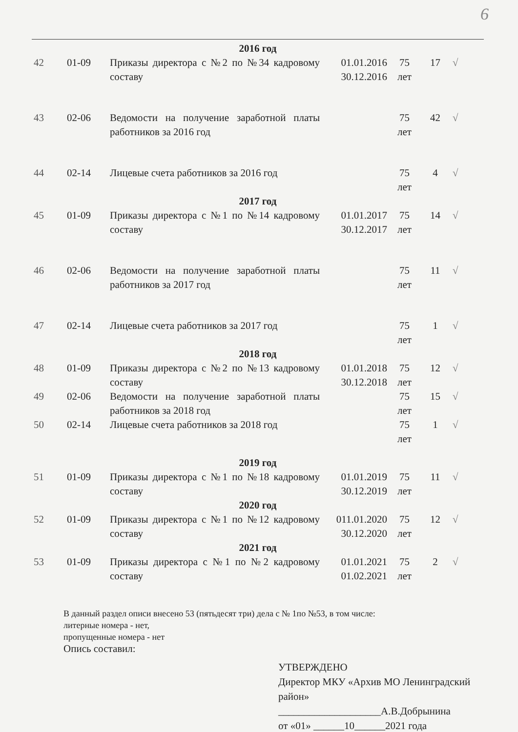6
| 2016 год | | | | | | |
| 42 | 01-09 | Приказы директора с №2 по №34 кадровому составу | 01.01.2016 30.12.2016 | 75 лет | 17 | √ |
| 43 | 02-06 | Ведомости на получение заработной платы работников за 2016 год | | 75 лет | 42 | √ |
| 44 | 02-14 | Лицевые счета работников за 2016 год | | 75 лет | 4 | √ |
| 2017 год | | | | | | |
| 45 | 01-09 | Приказы директора с №1 по №14 кадровому составу | 01.01.2017 30.12.2017 | 75 лет | 14 | √ |
| 46 | 02-06 | Ведомости на получение заработной платы работников за 2017 год | | 75 лет | 11 | √ |
| 47 | 02-14 | Лицевые счета работников за 2017 год | | 75 лет | 1 | √ |
| 2018 год | | | | | | |
| 48 | 01-09 | Приказы директора с №2 по №13 кадровому составу | 01.01.2018 30.12.2018 | 75 лет | 12 | √ |
| 49 | 02-06 | Ведомости на получение заработной платы работников за 2018 год | | 75 лет | 15 | √ |
| 50 | 02-14 | Лицевые счета работников за 2018 год | | 75 лет | 1 | √ |
| 2019 год | | | | | | |
| 51 | 01-09 | Приказы директора с №1 по №18 кадровому составу | 01.01.2019 30.12.2019 | 75 лет | 11 | √ |
| 2020 год | | | | | | |
| 52 | 01-09 | Приказы директора с №1 по №12 кадровому составу | 011.01.2020 30.12.2020 | 75 лет | 12 | √ |
| 2021 год | | | | | | |
| 53 | 01-09 | Приказы директора с №1 по №2 кадровому составу | 01.01.2021 01.02.2021 | 75 лет | 2 | √ |
В данный раздел описи внесено 53 (пятьдесят три) дела с № 1по №53, в том числе:
литерные номера - нет,
пропущенные номера - нет
Опись составил:
УТВЕРЖДЕНО
Директор МКУ «Архив МО Ленинградский район»
____________________А.В.Добрынина
от «01» ______10______2021 года